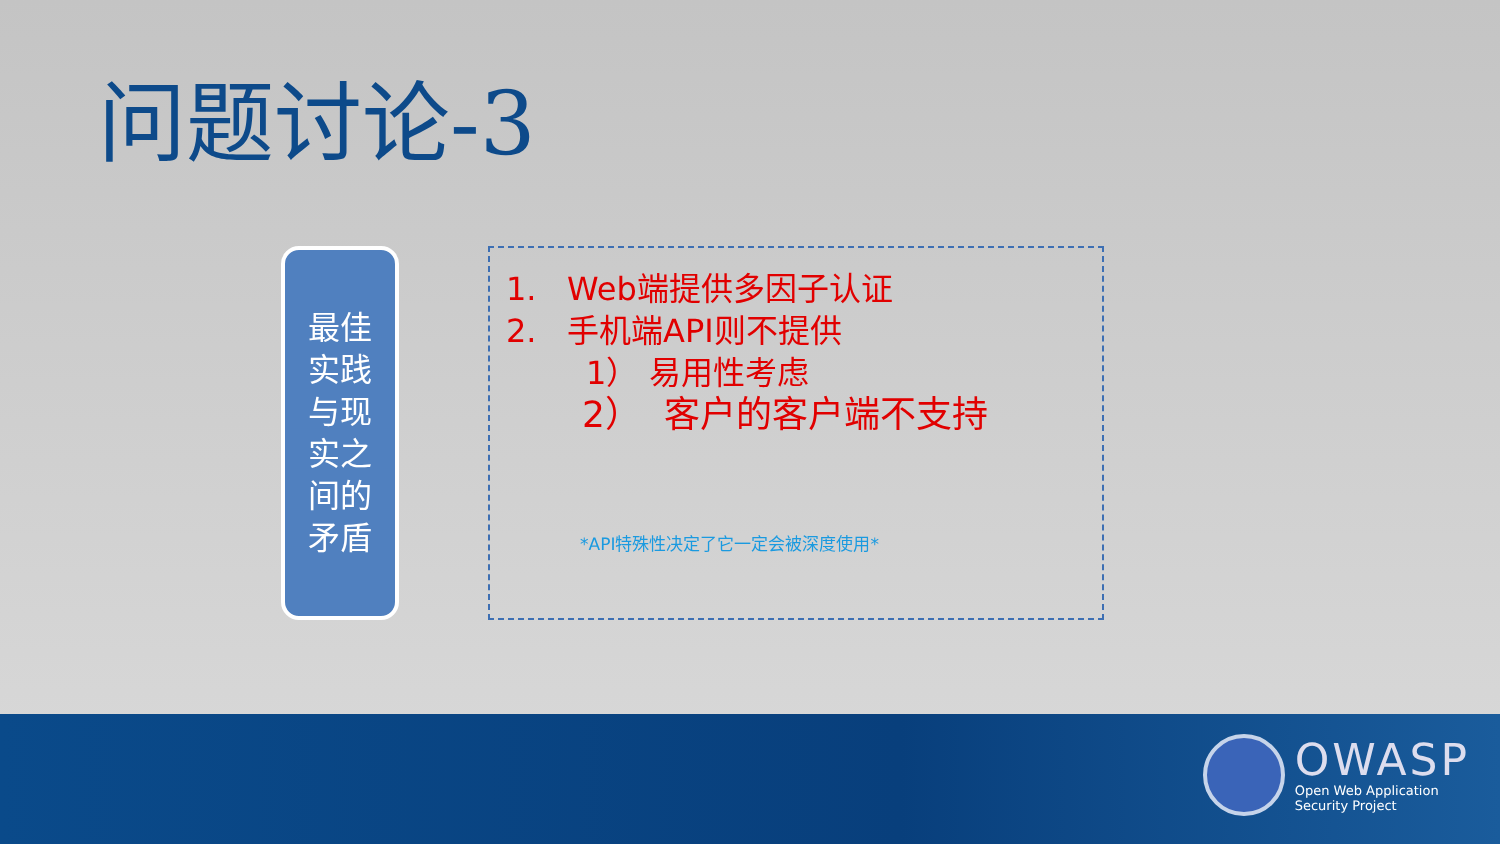问题讨论-3
最佳
实践
与现
实之
间的
矛盾
1. Web端提供多因子认证
2. 手机端API则不提供
1） 易用性考虑
2） 客户的客户端不支持
*API特殊性决定了它一定会被深度使用*
OWASP
Open Web Application
Security Project